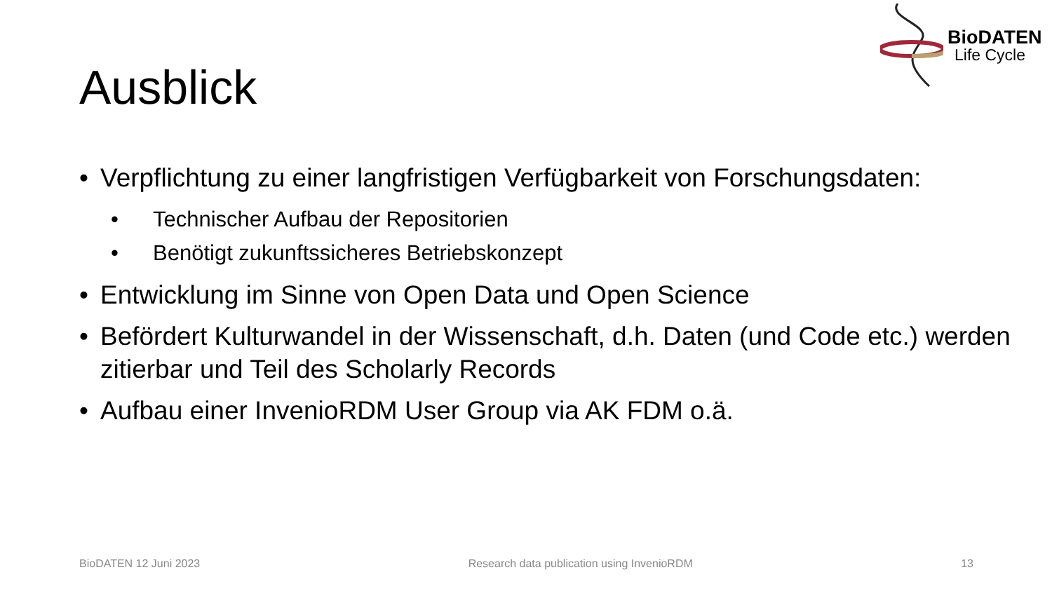BioDATEN
Life Cycle
Ausblick
• Verpflichtung zu einer langfristigen Verfügbarkeit von Forschungsdaten:
• Technischer Aufbau der Repositorien
• Benötigt zukunftssicheres Betriebskonzept
• Entwicklung im Sinne von Open Data und Open Science
• Befördert Kulturwandel in der Wissenschaft, d.h. Daten (und Code etc.) werden zitierbar und Teil des Scholarly Records
• Aufbau einer InvenioRDM User Group via AK FDM o.ä.
BioDATEN 12 Juni 2023 Research data publication using InvenioRDM 13